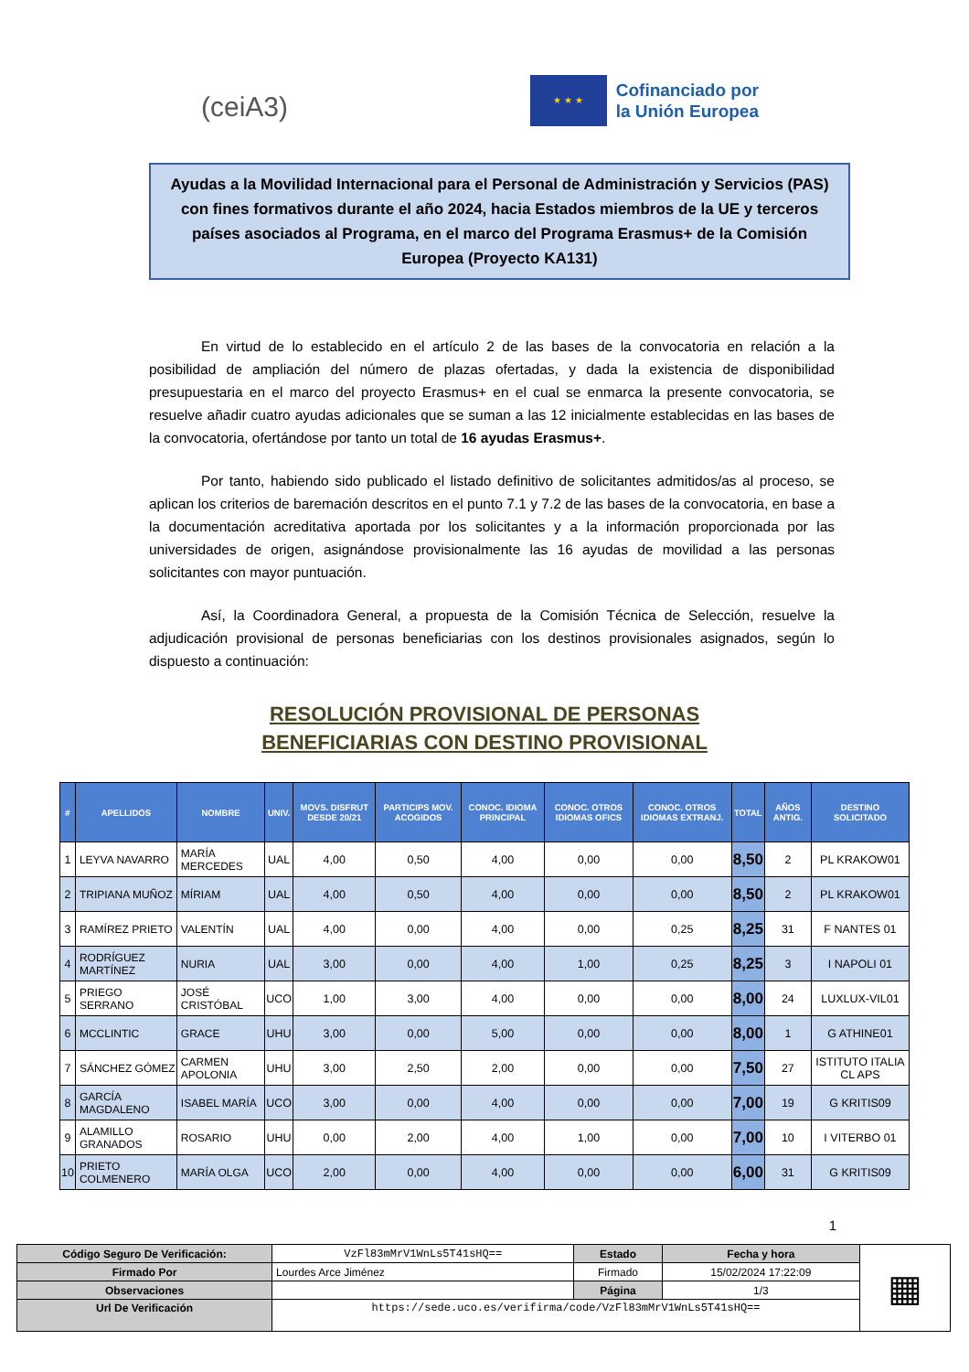(ceiA3)
★ ★ ★
Cofinanciado por
la Unión Europea
Ayudas a la Movilidad Internacional para el Personal de Administración y Servicios (PAS) con fines formativos durante el año 2024, hacia Estados miembros de la UE y terceros países asociados al Programa, en el marco del Programa Erasmus+ de la Comisión Europea (Proyecto KA131)
En virtud de lo establecido en el artículo 2 de las bases de la convocatoria en relación a la posibilidad de ampliación del número de plazas ofertadas, y dada la existencia de disponibilidad presupuestaria en el marco del proyecto Erasmus+ en el cual se enmarca la presente convocatoria, se resuelve añadir cuatro ayudas adicionales que se suman a las 12 inicialmente establecidas en las bases de la convocatoria, ofertándose por tanto un total de 16 ayudas Erasmus+.
Por tanto, habiendo sido publicado el listado definitivo de solicitantes admitidos/as al proceso, se aplican los criterios de baremación descritos en el punto 7.1 y 7.2 de las bases de la convocatoria, en base a la documentación acreditativa aportada por los solicitantes y a la información proporcionada por las universidades de origen, asignándose provisionalmente las 16 ayudas de movilidad a las personas solicitantes con mayor puntuación.
Así, la Coordinadora General, a propuesta de la Comisión Técnica de Selección, resuelve la adjudicación provisional de personas beneficiarias con los destinos provisionales asignados, según lo dispuesto a continuación:
RESOLUCIÓN PROVISIONAL DE PERSONAS
BENEFICIARIAS CON DESTINO PROVISIONAL
| # | APELLIDOS | NOMBRE | UNIV. | MOVS. DISFRUT DESDE 20/21 | PARTICIPS MOV. ACOGIDOS | CONOC. IDIOMA PRINCIPAL | CONOC. OTROS IDIOMAS OFICS | CONOC. OTROS IDIOMAS EXTRANJ. | TOTAL | AÑOS ANTIG. | DESTINO SOLICITADO |
| --- | --- | --- | --- | --- | --- | --- | --- | --- | --- | --- | --- |
| 1 | LEYVA NAVARRO | MARÍA MERCEDES | UAL | 4,00 | 0,50 | 4,00 | 0,00 | 0,00 | 8,50 | 2 | PL KRAKOW01 |
| 2 | TRIPIANA MUÑOZ | MÍRIAM | UAL | 4,00 | 0,50 | 4,00 | 0,00 | 0,00 | 8,50 | 2 | PL KRAKOW01 |
| 3 | RAMÍREZ PRIETO | VALENTÍN | UAL | 4,00 | 0,00 | 4,00 | 0,00 | 0,25 | 8,25 | 31 | F NANTES 01 |
| 4 | RODRÍGUEZ MARTÍNEZ | NURIA | UAL | 3,00 | 0,00 | 4,00 | 1,00 | 0,25 | 8,25 | 3 | I NAPOLI 01 |
| 5 | PRIEGO SERRANO | JOSÉ CRISTÓBAL | UCO | 1,00 | 3,00 | 4,00 | 0,00 | 0,00 | 8,00 | 24 | LUXLUX-VIL01 |
| 6 | MCCLINTIC | GRACE | UHU | 3,00 | 0,00 | 5,00 | 0,00 | 0,00 | 8,00 | 1 | G ATHINE01 |
| 7 | SÁNCHEZ GÓMEZ | CARMEN APOLONIA | UHU | 3,00 | 2,50 | 2,00 | 0,00 | 0,00 | 7,50 | 27 | ISTITUTO ITALIA CL APS |
| 8 | GARCÍA MAGDALENO | ISABEL MARÍA | UCO | 3,00 | 0,00 | 4,00 | 0,00 | 0,00 | 7,00 | 19 | G KRITIS09 |
| 9 | ALAMILLO GRANADOS | ROSARIO | UHU | 0,00 | 2,00 | 4,00 | 1,00 | 0,00 | 7,00 | 10 | I VITERBO 01 |
| 10 | PRIETO COLMENERO | MARÍA OLGA | UCO | 2,00 | 0,00 | 4,00 | 0,00 | 0,00 | 6,00 | 31 | G KRITIS09 |
1
| Código Seguro De Verificación: | VzFl83mMrV1WnLs5T41sHQ== | Estado | Fecha y hora | ▦ |
| Firmado Por | Lourdes Arce Jiménez | Firmado | 15/02/2024 17:22:09 | |
| Observaciones | | Página | 1/3 | |
| Url De Verificación | https://sede.uco.es/verifirma/code/VzFl83mMrV1WnLs5T41sHQ== | | | |